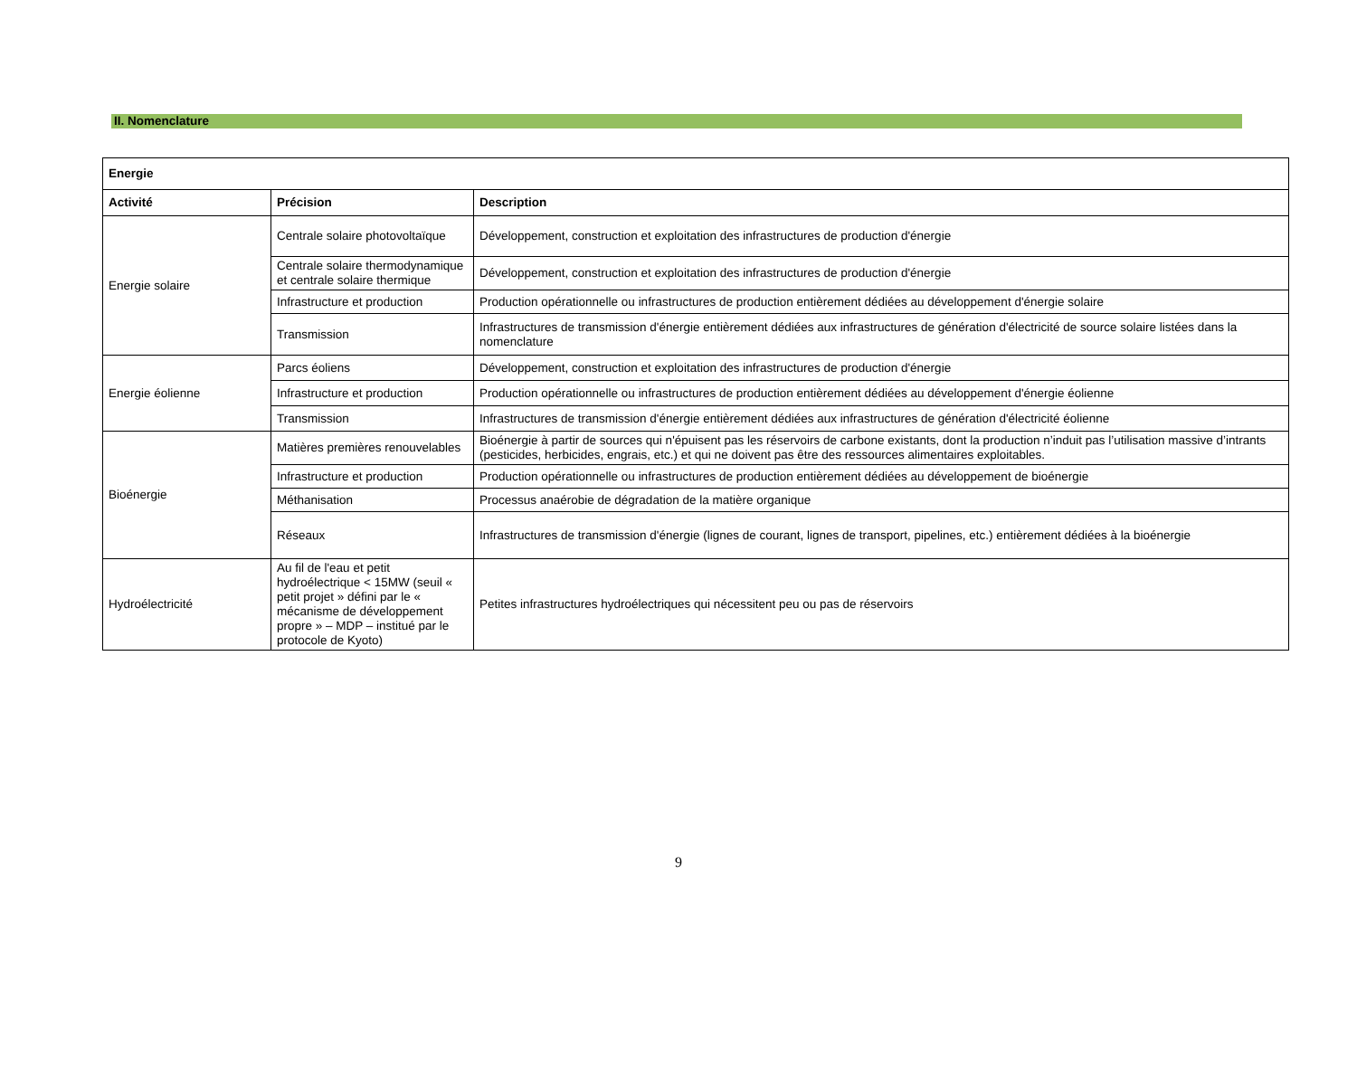II. Nomenclature
| Energie | | |
| --- | --- | --- |
| Activité | Précision | Description |
| Energie solaire | Centrale solaire photovoltaïque | Développement, construction et exploitation des infrastructures de production d'énergie |
| | Centrale solaire thermodynamique et centrale solaire thermique | Développement, construction et exploitation des infrastructures de production d'énergie |
| | Infrastructure et production | Production opérationnelle ou infrastructures de production entièrement dédiées au développement d'énergie solaire |
| | Transmission | Infrastructures de transmission d'énergie entièrement dédiées aux infrastructures de génération d'électricité de source solaire listées dans la nomenclature |
| Energie éolienne | Parcs éoliens | Développement, construction et exploitation des infrastructures de production d'énergie |
| | Infrastructure et production | Production opérationnelle ou infrastructures de production entièrement dédiées au développement d'énergie éolienne |
| | Transmission | Infrastructures de transmission d'énergie entièrement dédiées aux infrastructures de génération d'électricité éolienne |
| Bioénergie | Matières premières renouvelables | Bioénergie à partir de sources qui n'épuisent pas les réservoirs de carbone existants, dont la production n’induit pas l’utilisation massive d’intrants (pesticides, herbicides, engrais, etc.) et qui ne doivent pas être des ressources alimentaires exploitables. |
| | Infrastructure et production | Production opérationnelle ou infrastructures de production entièrement dédiées au développement de bioénergie |
| | Méthanisation | Processus anaérobie de dégradation de la matière organique |
| | Réseaux | Infrastructures de transmission d'énergie (lignes de courant, lignes de transport, pipelines, etc.) entièrement dédiées à la bioénergie |
| Hydroélectricité | Au fil de l'eau et petit hydroélectrique < 15MW (seuil « petit projet » défini par le « mécanisme de développement propre » – MDP – institué par le protocole de Kyoto) | Petites infrastructures hydroélectriques qui nécessitent peu ou pas de réservoirs |
9